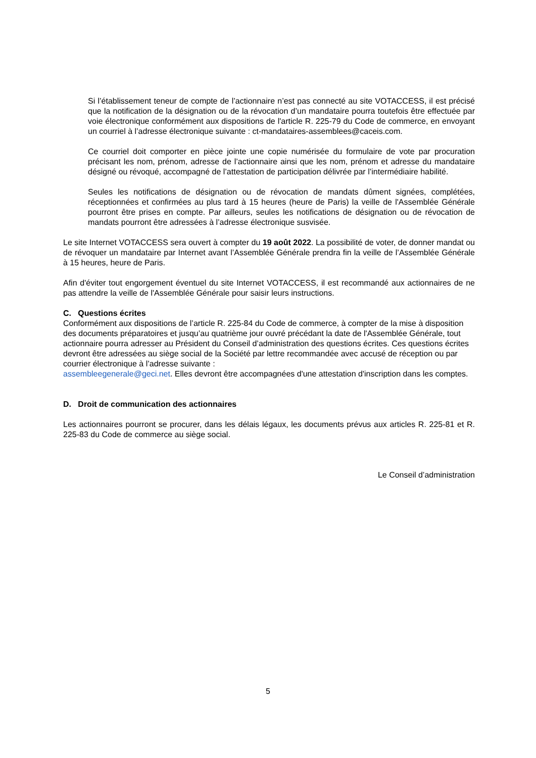Si l’établissement teneur de compte de l’actionnaire n’est pas connecté au site VOTACCESS, il est précisé que la notification de la désignation ou de la révocation d’un mandataire pourra toutefois être effectuée par voie électronique conformément aux dispositions de l'article R. 225-79 du Code de commerce, en envoyant un courriel à l’adresse électronique suivante : ct-mandataires-assemblees@caceis.com.
Ce courriel doit comporter en pièce jointe une copie numérisée du formulaire de vote par procuration précisant les nom, prénom, adresse de l’actionnaire ainsi que les nom, prénom et adresse du mandataire désigné ou révoqué, accompagné de l’attestation de participation délivrée par l’intermédiaire habilité.
Seules les notifications de désignation ou de révocation de mandats dûment signées, complétées, réceptionnées et confirmées au plus tard à 15 heures (heure de Paris) la veille de l'Assemblée Générale pourront être prises en compte. Par ailleurs, seules les notifications de désignation ou de révocation de mandats pourront être adressées à l’adresse électronique susvisée.
Le site Internet VOTACCESS sera ouvert à compter du 19 août 2022. La possibilité de voter, de donner mandat ou de révoquer un mandataire par Internet avant l’Assemblée Générale prendra fin la veille de l’Assemblée Générale à 15 heures, heure de Paris.
Afin d'éviter tout engorgement éventuel du site Internet VOTACCESS, il est recommandé aux actionnaires de ne pas attendre la veille de l'Assemblée Générale pour saisir leurs instructions.
C. Questions écrites
Conformément aux dispositions de l’article R. 225-84 du Code de commerce, à compter de la mise à disposition des documents préparatoires et jusqu’au quatrième jour ouvré précédant la date de l'Assemblée Générale, tout actionnaire pourra adresser au Président du Conseil d’administration des questions écrites. Ces questions écrites devront être adressées au siège social de la Société par lettre recommandée avec accusé de réception ou par courrier électronique à l’adresse suivante :
assembleegenerale@geci.net. Elles devront être accompagnées d'une attestation d'inscription dans les comptes.
D. Droit de communication des actionnaires
Les actionnaires pourront se procurer, dans les délais légaux, les documents prévus aux articles R. 225-81 et R. 225-83 du Code de commerce au siège social.
Le Conseil d’administration
5